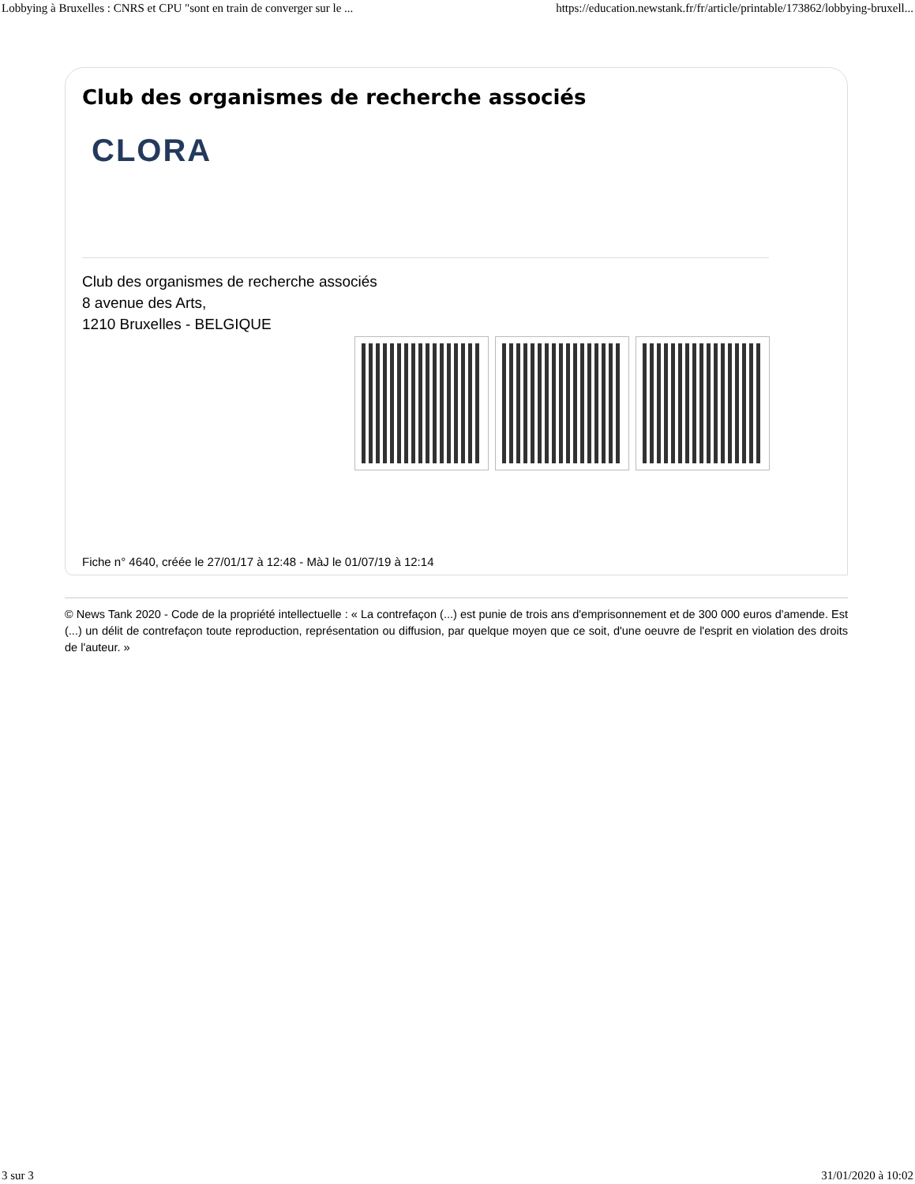Lobbying à Bruxelles : CNRS et CPU "sont en train de converger sur le ... https://education.newstank.fr/fr/article/printable/173862/lobbying-bruxell...
Club des organismes de recherche associés
CLORA
Club des organismes de recherche associés
8 avenue des Arts,
1210 Bruxelles - BELGIQUE
Fiche n° 4640, créée le 27/01/17 à 12:48 - MàJ le 01/07/19 à 12:14
© News Tank 2020 - Code de la propriété intellectuelle : « La contrefaçon (...) est punie de trois ans d'emprisonnement et de 300 000 euros d'amende. Est (...) un délit de contrefaçon toute reproduction, représentation ou diffusion, par quelque moyen que ce soit, d'une oeuvre de l'esprit en violation des droits de l'auteur. »
3 sur 3 31/01/2020 à 10:02